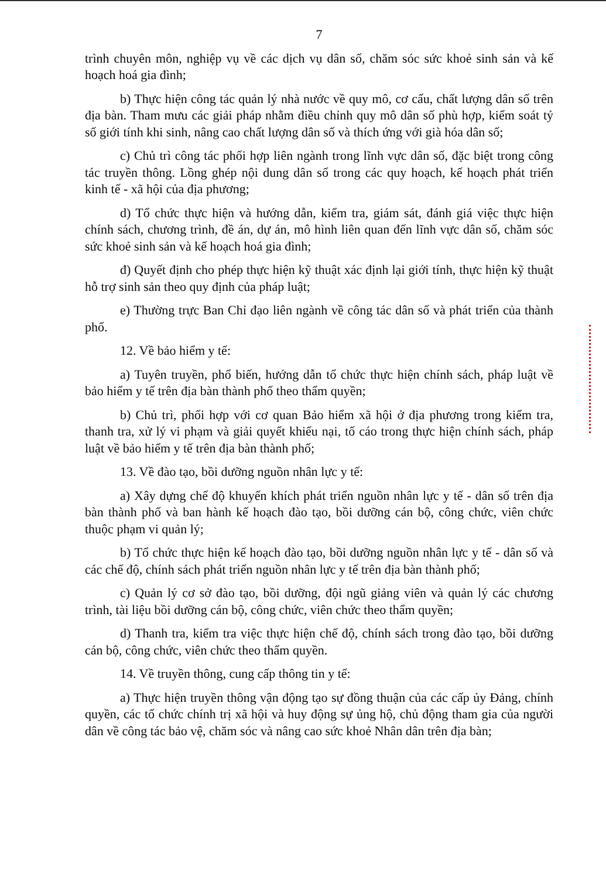7
trình chuyên môn, nghiệp vụ về các dịch vụ dân số, chăm sóc sức khoẻ sinh sản và kế hoạch hoá gia đình;
b) Thực hiện công tác quản lý nhà nước về quy mô, cơ cấu, chất lượng dân số trên địa bàn. Tham mưu các giải pháp nhằm điều chỉnh quy mô dân số phù hợp, kiểm soát tỷ số giới tính khi sinh, nâng cao chất lượng dân số và thích ứng với già hóa dân số;
c) Chủ trì công tác phối hợp liên ngành trong lĩnh vực dân số, đặc biệt trong công tác truyền thông. Lồng ghép nội dung dân số trong các quy hoạch, kế hoạch phát triển kinh tế - xã hội của địa phương;
d) Tổ chức thực hiện và hướng dẫn, kiểm tra, giám sát, đánh giá việc thực hiện chính sách, chương trình, đề án, dự án, mô hình liên quan đến lĩnh vực dân số, chăm sóc sức khoẻ sinh sản và kế hoạch hoá gia đình;
đ) Quyết định cho phép thực hiện kỹ thuật xác định lại giới tính, thực hiện kỹ thuật hỗ trợ sinh sản theo quy định của pháp luật;
e) Thường trực Ban Chỉ đạo liên ngành về công tác dân số và phát triển của thành phố.
12. Về bảo hiểm y tế:
a) Tuyên truyền, phổ biến, hướng dẫn tổ chức thực hiện chính sách, pháp luật về bảo hiểm y tế trên địa bàn thành phố theo thẩm quyền;
b) Chủ trì, phối hợp với cơ quan Bảo hiểm xã hội ở địa phương trong kiểm tra, thanh tra, xử lý vi phạm và giải quyết khiếu nại, tố cáo trong thực hiện chính sách, pháp luật về bảo hiểm y tế trên địa bàn thành phố;
13. Về đào tạo, bồi dưỡng nguồn nhân lực y tế:
a) Xây dựng chế độ khuyến khích phát triển nguồn nhân lực y tế - dân số trên địa bàn thành phố và ban hành kế hoạch đào tạo, bồi dưỡng cán bộ, công chức, viên chức thuộc phạm vi quản lý;
b) Tổ chức thực hiện kế hoạch đào tạo, bồi dưỡng nguồn nhân lực y tế - dân số và các chế độ, chính sách phát triển nguồn nhân lực y tế trên địa bàn thành phố;
c) Quản lý cơ sở đào tạo, bồi dưỡng, đội ngũ giảng viên và quản lý các chương trình, tài liệu bồi dưỡng cán bộ, công chức, viên chức theo thẩm quyền;
d) Thanh tra, kiểm tra việc thực hiện chế độ, chính sách trong đào tạo, bồi dưỡng cán bộ, công chức, viên chức theo thẩm quyền.
14. Về truyền thông, cung cấp thông tin y tế:
a) Thực hiện truyền thông vận động tạo sự đồng thuận của các cấp ủy Đảng, chính quyền, các tổ chức chính trị xã hội và huy động sự ủng hộ, chủ động tham gia của người dân về công tác bảo vệ, chăm sóc và nâng cao sức khoẻ Nhân dân trên địa bàn;